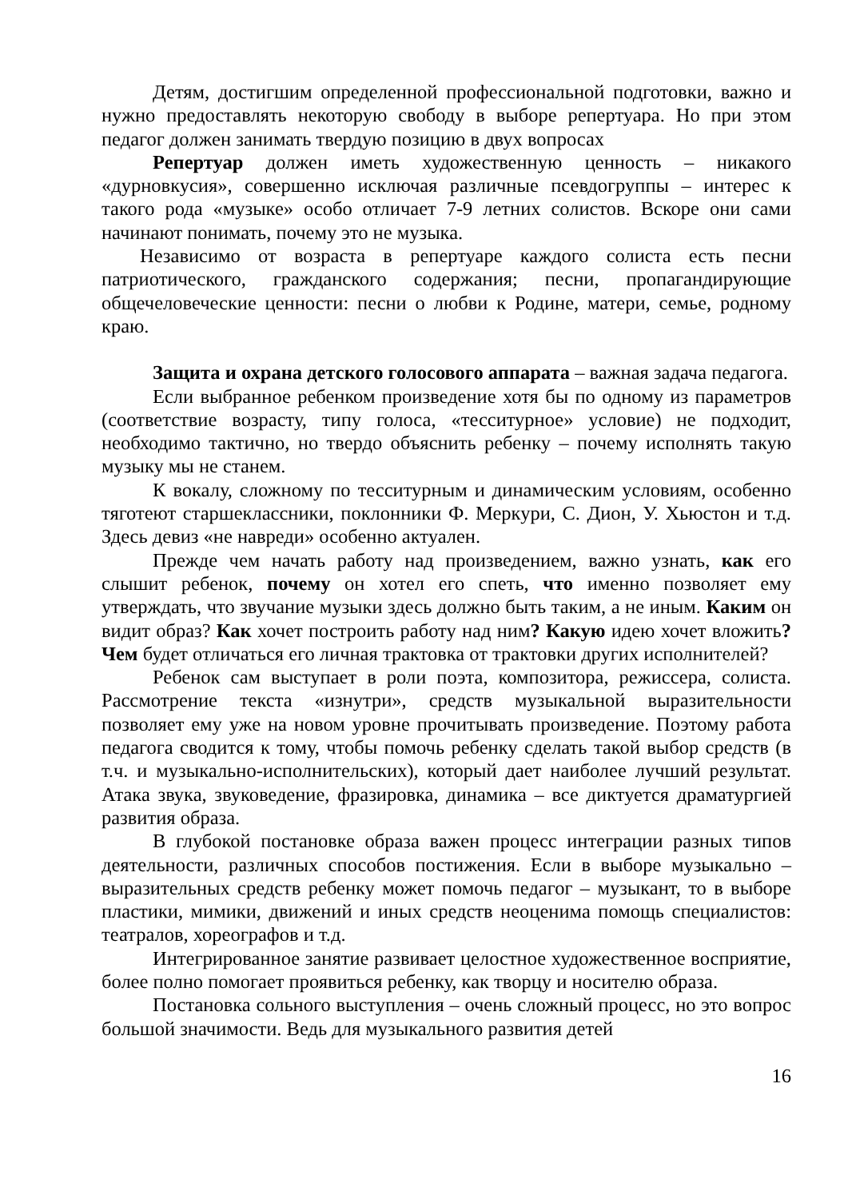Детям, достигшим определенной профессиональной подготовки, важно и нужно предоставлять некоторую свободу в выборе репертуара. Но при этом педагог должен занимать твердую позицию в двух вопросах
Репертуар должен иметь художественную ценность – никакого «дурновкусия», совершенно исключая различные псевдогруппы – интерес к такого рода «музыке» особо отличает 7-9 летних солистов. Вскоре они сами начинают понимать, почему это не музыка.
Независимо от возраста в репертуаре каждого солиста есть песни патриотического, гражданского содержания; песни, пропагандирующие общечеловеческие ценности: песни о любви к Родине, матери, семье, родному краю.
Защита и охрана детского голосового аппарата – важная задача педагога.
Если выбранное ребенком произведение хотя бы по одному из параметров (соответствие возрасту, типу голоса, «тесситурное» условие) не подходит, необходимо тактично, но твердо объяснить ребенку – почему исполнять такую музыку мы не станем.
К вокалу, сложному по тесситурным и динамическим условиям, особенно тяготеют старшеклассники, поклонники Ф. Меркури, С. Дион, У. Хьюстон и т.д. Здесь девиз «не навреди» особенно актуален.
Прежде чем начать работу над произведением, важно узнать, как его слышит ребенок, почему он хотел его спеть, что именно позволяет ему утверждать, что звучание музыки здесь должно быть таким, а не иным. Каким он видит образ? Как хочет построить работу над ним? Какую идею хочет вложить? Чем будет отличаться его личная трактовка от трактовки других исполнителей?
Ребенок сам выступает в роли поэта, композитора, режиссера, солиста. Рассмотрение текста «изнутри», средств музыкальной выразительности позволяет ему уже на новом уровне прочитывать произведение. Поэтому работа педагога сводится к тому, чтобы помочь ребенку сделать такой выбор средств (в т.ч. и музыкально-исполнительских), который дает наиболее лучший результат. Атака звука, звуковедение, фразировка, динамика – все диктуется драматургией развития образа.
В глубокой постановке образа важен процесс интеграции разных типов деятельности, различных способов постижения. Если в выборе музыкально – выразительных средств ребенку может помочь педагог – музыкант, то в выборе пластики, мимики, движений и иных средств неоценима помощь специалистов: театралов, хореографов и т.д.
Интегрированное занятие развивает целостное художественное восприятие, более полно помогает проявиться ребенку, как творцу и носителю образа.
Постановка сольного выступления – очень сложный процесс, но это вопрос большой значимости. Ведь для музыкального развития детей
16